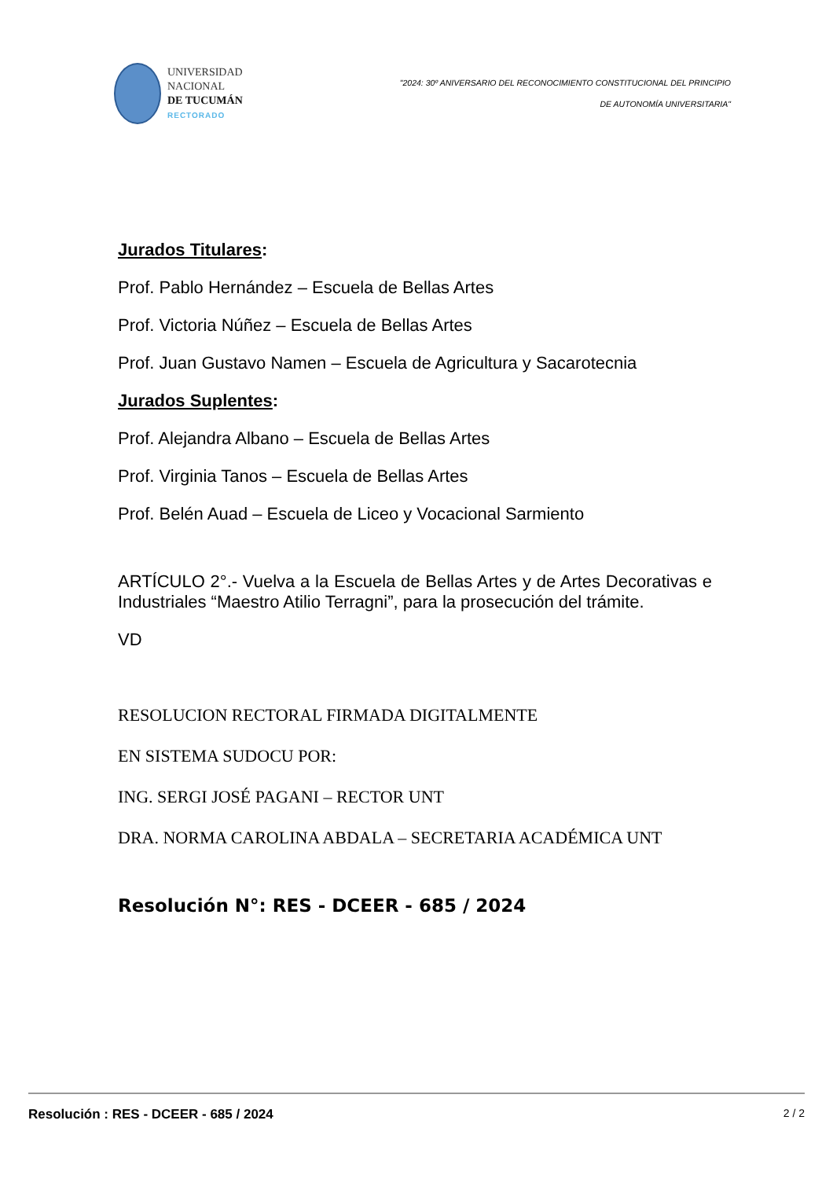UNIVERSIDAD
NACIONAL
DE TUCUMÁN
RECTORADO
"2024: 30º ANIVERSARIO DEL RECONOCIMIENTO CONSTITUCIONAL DEL PRINCIPIO
DE AUTONOMÍA UNIVERSITARIA"
Jurados Titulares:
Prof. Pablo Hernández – Escuela de Bellas Artes
Prof. Victoria Núñez – Escuela de Bellas Artes
Prof. Juan Gustavo Namen – Escuela de Agricultura y Sacarotecnia
Jurados Suplentes:
Prof. Alejandra Albano – Escuela de Bellas Artes
Prof. Virginia Tanos – Escuela de Bellas Artes
Prof. Belén Auad – Escuela de Liceo y Vocacional Sarmiento
ARTÍCULO 2°.- Vuelva a la Escuela de Bellas Artes y de Artes Decorativas e Industriales “Maestro Atilio Terragni”, para la prosecución del trámite.
VD
RESOLUCION RECTORAL FIRMADA DIGITALMENTE
EN SISTEMA SUDOCU POR:
ING. SERGI JOSÉ PAGANI – RECTOR UNT
DRA. NORMA CAROLINA ABDALA – SECRETARIA ACADÉMICA UNT
Resolución N°: RES - DCEER - 685 / 2024
Resolución : RES - DCEER - 685 / 2024 2 / 2